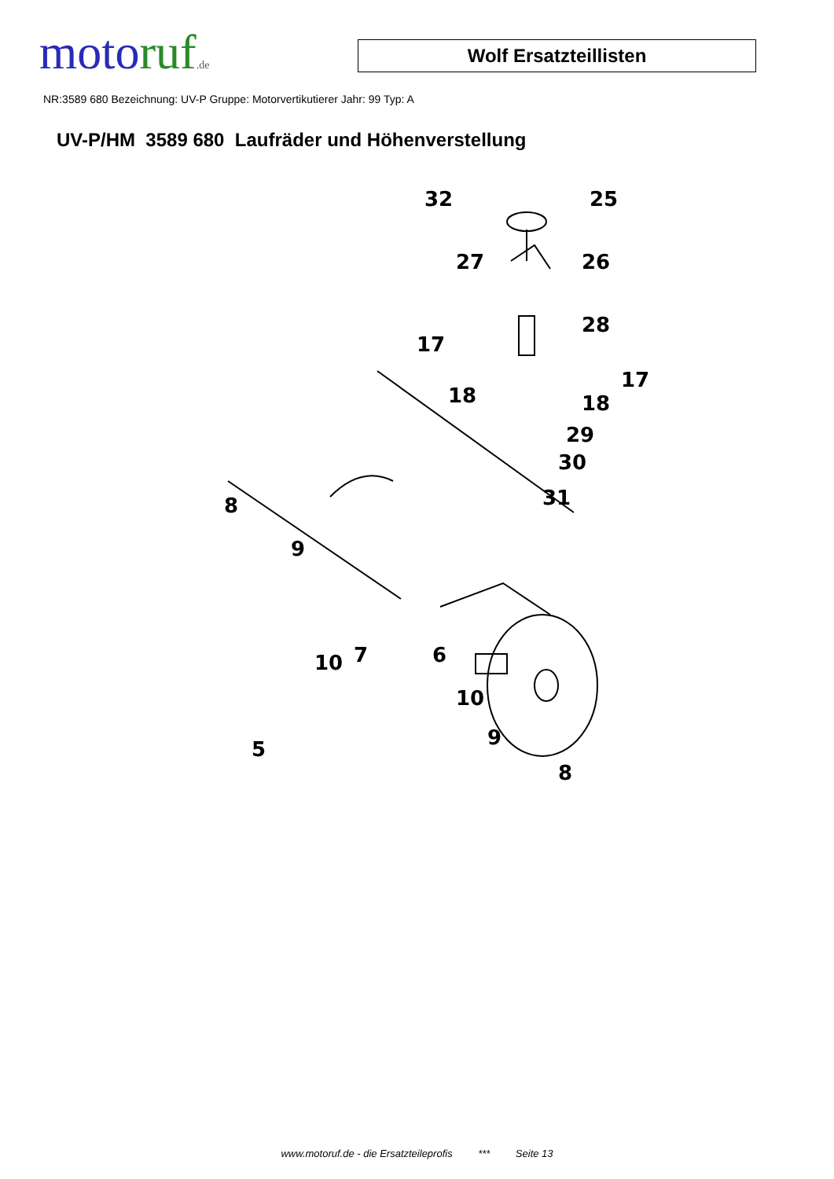moto ruf.de
Wolf Ersatzteillisten
NR:3589 680 Bezeichnung: UV-P Gruppe: Motorvertikutierer Jahr: 99 Typ: A
UV-P/HM 3589 680 Laufräder und Höhenverstellung
32
25
27
26
17
28
17
18
18
29
30
31
8
9
10
7
6
10
9
5
8
www.motoruf.de - die Ersatzteileprofis *** Seite 13